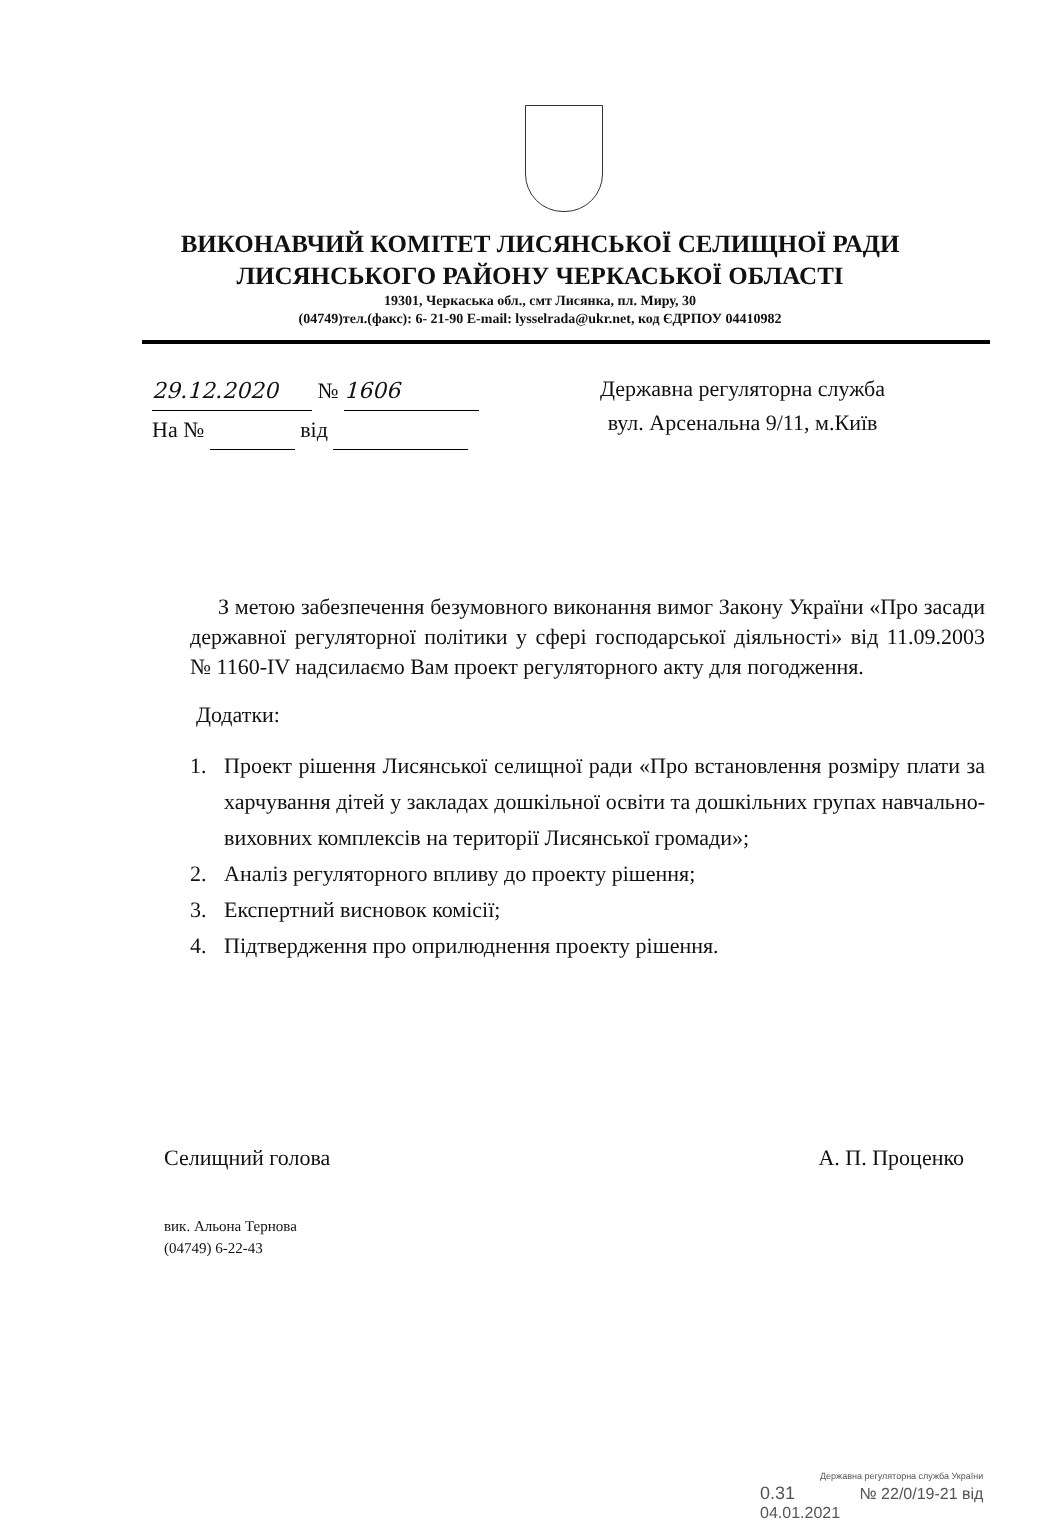ВИКОНАВЧИЙ КОМІТЕТ ЛИСЯНСЬКОЇ СЕЛИЩНОЇ РАДИ
ЛИСЯНСЬКОГО РАЙОНУ ЧЕРКАСЬКОЇ ОБЛАСТІ
19301, Черкаська обл., смт Лисянка, пл. Миру, 30
(04749)тел.(факс): 6- 21-90 E-mail: lysselrada@ukr.net, код ЄДРПОУ 04410982
29.12.2020 № 1606
На № від
Державна регуляторна служба
вул. Арсенальна 9/11, м.Київ
З метою забезпечення безумовного виконання вимог Закону України «Про засади державної регуляторної політики у сфері господарської діяльності» від 11.09.2003 № 1160-IV надсилаємо Вам проект регуляторного акту для погодження.
Додатки:
1. Проект рішення Лисянської селищної ради «Про встановлення розміру плати за харчування дітей у закладах дошкільної освіти та дошкільних групах навчально-виховних комплексів на території Лисянської громади»;
2. Аналіз регуляторного впливу до проекту рішення;
3. Експертний висновок комісії;
4. Підтвердження про оприлюднення проекту рішення.
Селищний голова А. П. Проценко
вик. Альона Тернова
(04749) 6-22-43
Державна регуляторна служба України
0.31 № 22/0/19-21 від 04.01.2021